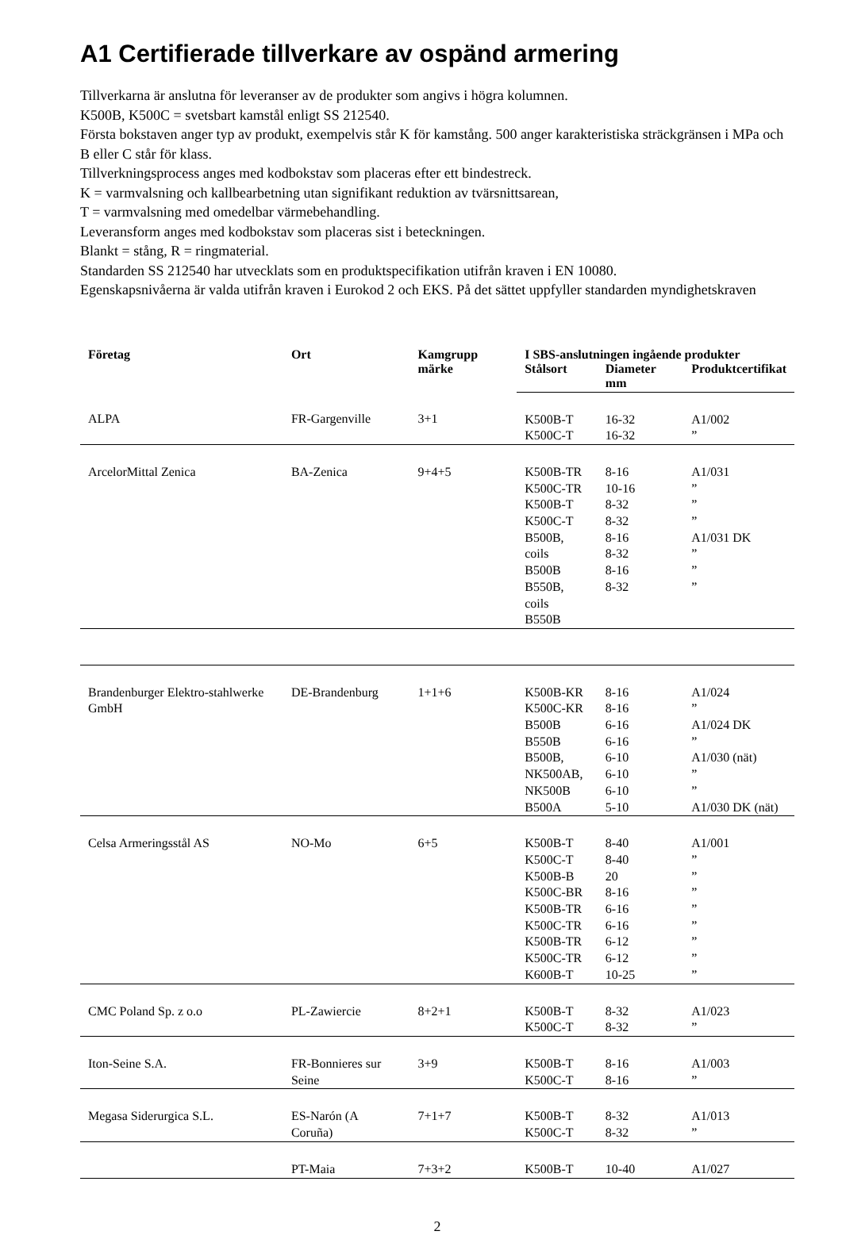A1 Certifierade tillverkare av ospänd armering
Tillverkarna är anslutna för leveranser av de produkter som angivs i högra kolumnen.
K500B, K500C = svetsbart kamstål enligt SS 212540.
Första bokstaven anger typ av produkt, exempelvis står K för kamstång. 500 anger karakteristiska sträckgränsen i MPa och B eller C står för klass.
Tillverkningsprocess anges med kodbokstav som placeras efter ett bindestreck.
K = varmvalsning och kallbearbetning utan signifikant reduktion av tvärsnittsarean,
T = varmvalsning med omedelbar värmebehandling.
Leveransform anges med kodbokstav som placeras sist i beteckningen.
Blankt = stång, R = ringmaterial.
Standarden SS 212540 har utvecklats som en produktspecifikation utifrån kraven i EN 10080.
Egenskapsnivåerna är valda utifrån kraven i Eurokod 2 och EKS. På det sättet uppfyller standarden myndighetskraven
| Företag | Ort | Kamgrupp märke | I SBS-anslutningen ingående produkter | | |
| --- | --- | --- | --- | --- | --- |
| | | | Stålsort | Diameter mm | Produktcertifikat |
| ALPA | FR-Gargenville | 3+1 | K500B-T K500C-T | 16-32 16-32 | A1/002 ” |
| ArcelorMittal Zenica | BA-Zenica | 9+4+5 | K500B-TR K500C-TR K500B-T K500C-T B500B, coils B500B B550B, coils B550B | 8-16 10-16 8-32 8-32 8-16 8-32 8-16 8-32 | A1/031 ” ” ” A1/031 DK ” ” ” |
| Brandenburger Elektro-stahlwerke GmbH | DE-Brandenburg | 1+1+6 | K500B-KR K500C-KR B500B B550B B500B, NK500AB, NK500B B500A | 8-16 8-16 6-16 6-16 6-10 6-10 6-10 5-10 | A1/024 ” A1/024 DK ” A1/030 (nät) ” ” A1/030 DK (nät) |
| Celsa Armeringsstål AS | NO-Mo | 6+5 | K500B-T K500C-T K500B-B K500C-BR K500B-TR K500C-TR K500B-TR K500C-TR K600B-T | 8-40 8-40 20 8-16 6-16 6-16 6-12 6-12 10-25 | A1/001 ” ” ” ” ” ” ” ” |
| CMC Poland Sp. z o.o | PL-Zawiercie | 8+2+1 | K500B-T K500C-T | 8-32 8-32 | A1/023 ” |
| Iton-Seine S.A. | FR-Bonnieres sur Seine | 3+9 | K500B-T K500C-T | 8-16 8-16 | A1/003 ” |
| Megasa Siderurgica S.L. | ES-Narón (A Coruña) | 7+1+7 | K500B-T K500C-T | 8-32 8-32 | A1/013 ” |
| | PT-Maia | 7+3+2 | K500B-T | 10-40 | A1/027 |
2